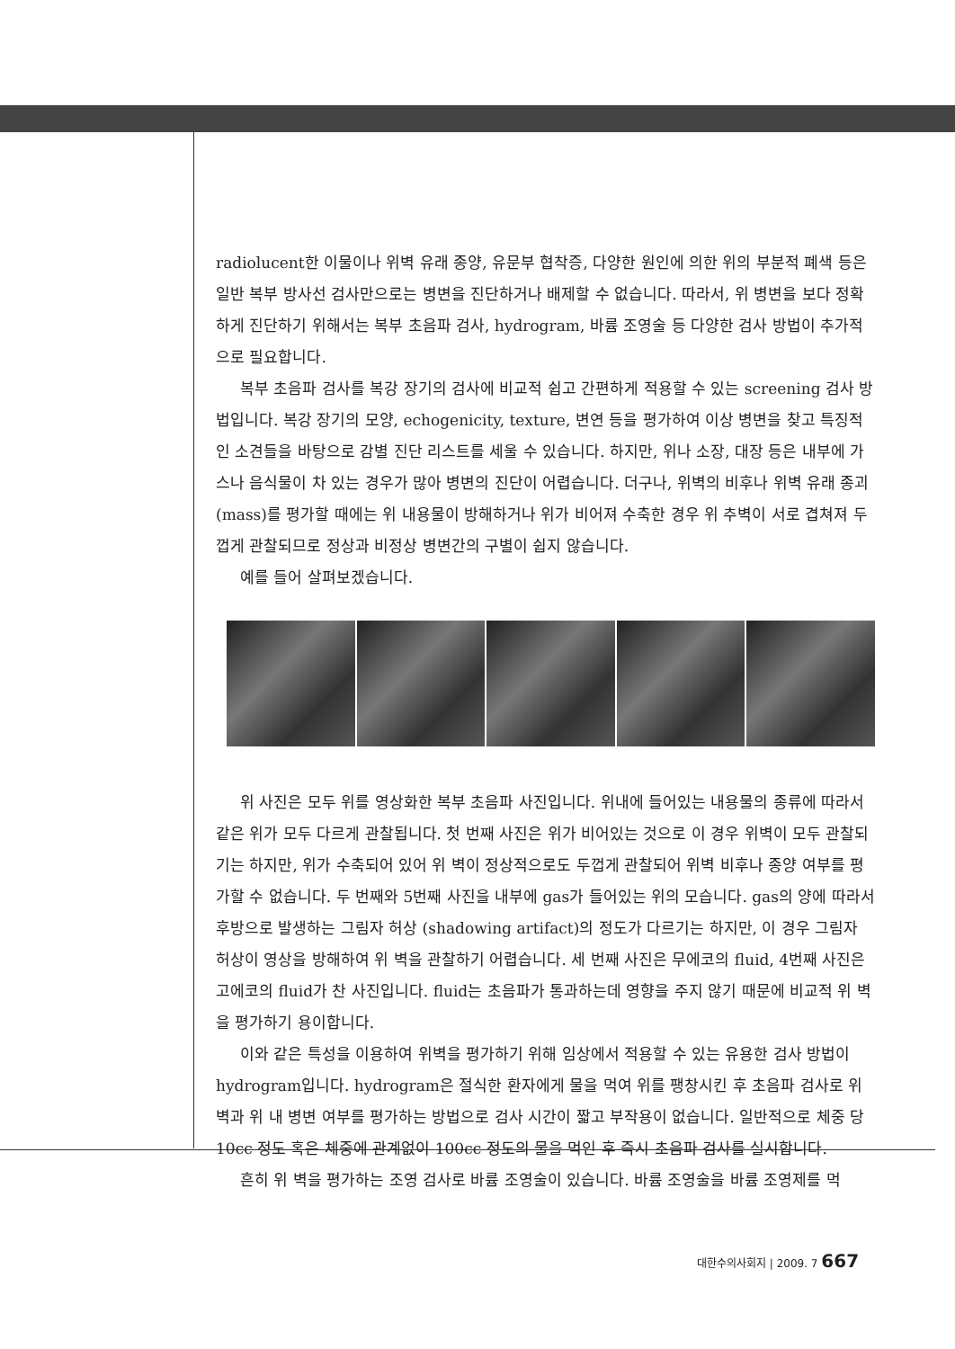radiolucent한 이물이나 위벽 유래 종양, 유문부 협착증, 다양한 원인에 의한 위의 부분적 폐색 등은 일반 복부 방사선 검사만으로는 병변을 진단하거나 배제할 수 없습니다. 따라서, 위 병변을 보다 정확하게 진단하기 위해서는 복부 초음파 검사, hydrogram, 바륨 조영술 등 다양한 검사 방법이 추가적으로 필요합니다.
복부 초음파 검사를 복강 장기의 검사에 비교적 쉽고 간편하게 적용할 수 있는 screening 검사 방법입니다. 복강 장기의 모양, echogenicity, texture, 변연 등을 평가하여 이상 병변을 찾고 특징적인 소견들을 바탕으로 감별 진단 리스트를 세울 수 있습니다. 하지만, 위나 소장, 대장 등은 내부에 가스나 음식물이 차 있는 경우가 많아 병변의 진단이 어렵습니다. 더구나, 위벽의 비후나 위벽 유래 종괴(mass)를 평가할 때에는 위 내용물이 방해하거나 위가 비어져 수축한 경우 위 추벽이 서로 겹쳐져 두껍게 관찰되므로 정상과 비정상 병변간의 구별이 쉽지 않습니다.
예를 들어 살펴보겠습니다.
위 사진은 모두 위를 영상화한 복부 초음파 사진입니다. 위내에 들어있는 내용물의 종류에 따라서 같은 위가 모두 다르게 관찰됩니다. 첫 번째 사진은 위가 비어있는 것으로 이 경우 위벽이 모두 관찰되기는 하지만, 위가 수축되어 있어 위 벽이 정상적으로도 두껍게 관찰되어 위벽 비후나 종양 여부를 평가할 수 없습니다. 두 번째와 5번째 사진을 내부에 gas가 들어있는 위의 모습니다. gas의 양에 따라서 후방으로 발생하는 그림자 허상 (shadowing artifact)의 정도가 다르기는 하지만, 이 경우 그림자 허상이 영상을 방해하여 위 벽을 관찰하기 어렵습니다. 세 번째 사진은 무에코의 fluid, 4번째 사진은 고에코의 fluid가 찬 사진입니다. fluid는 초음파가 통과하는데 영향을 주지 않기 때문에 비교적 위 벽을 평가하기 용이합니다.
이와 같은 특성을 이용하여 위벽을 평가하기 위해 임상에서 적용할 수 있는 유용한 검사 방법이 hydrogram입니다. hydrogram은 절식한 환자에게 물을 먹여 위를 팽창시킨 후 초음파 검사로 위 벽과 위 내 병변 여부를 평가하는 방법으로 검사 시간이 짧고 부작용이 없습니다. 일반적으로 체중 당 10cc 정도 혹은 체중에 관계없이 100cc 정도의 물을 먹인 후 즉시 초음파 검사를 실시합니다.
흔히 위 벽을 평가하는 조영 검사로 바륨 조영술이 있습니다. 바륨 조영술을 바륨 조영제를 먹
대한수의사회지 | 2009. 7 667